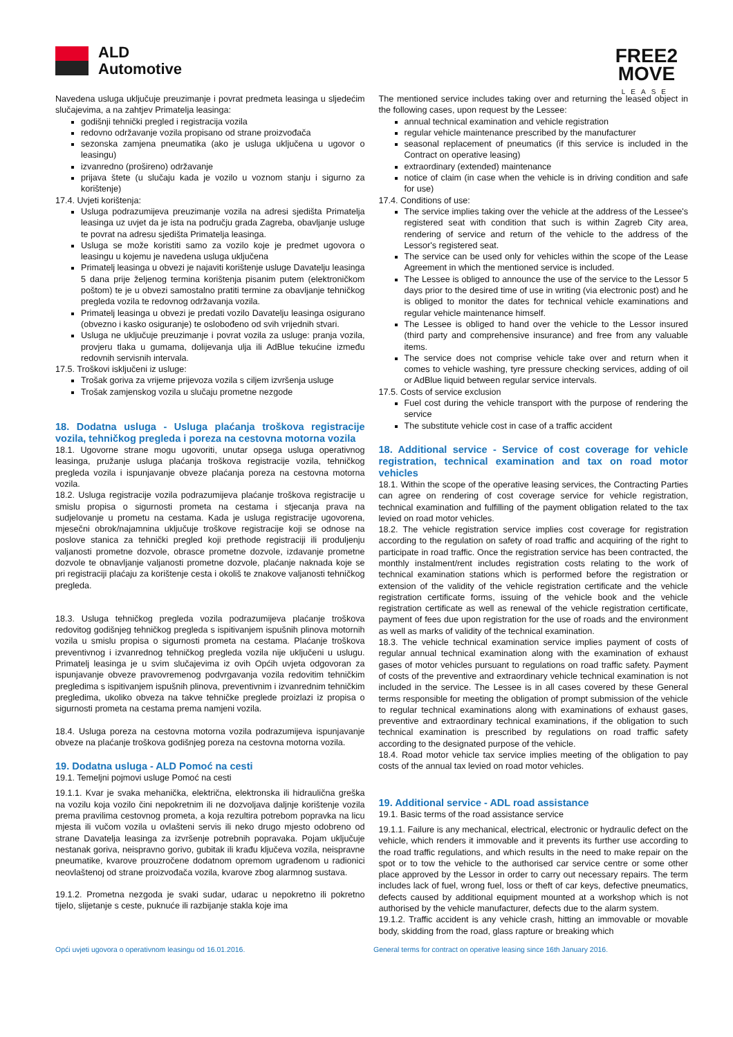ALD
Automotive
FREE2
MOVE
LEASE
Navedena usluga uključuje preuzimanje i povrat predmeta leasinga u sljedećim slučajevima, a na zahtjev Primatelja leasinga:
godišnji tehnički pregled i registracija vozila
redovno održavanje vozila propisano od strane proizvođača
sezonska zamjena pneumatika (ako je usluga uključena u ugovor o leasingu)
izvanredno (prošireno) održavanje
prijava štete (u slučaju kada je vozilo u voznom stanju i sigurno za korištenje)
17.4. Uvjeti korištenja:
Usluga podrazumijeva preuzimanje vozila na adresi sjedišta Primatelja leasinga uz uvjet da je ista na području grada Zagreba, obavljanje usluge te povrat na adresu sjedišta Primatelja leasinga.
Usluga se može koristiti samo za vozilo koje je predmet ugovora o leasingu u kojemu je navedena usluga uključena
Primatelj leasinga u obvezi je najaviti korištenje usluge Davatelju leasinga 5 dana prije željenog termina korištenja pisanim putem (elektroničkom poštom) te je u obvezi samostalno pratiti termine za obavljanje tehničkog pregleda vozila te redovnog održavanja vozila.
Primatelj leasinga u obvezi je predati vozilo Davatelju leasinga osigurano (obvezno i kasko osiguranje) te oslobođeno od svih vrijednih stvari.
Usluga ne uključuje preuzimanje i povrat vozila za usluge: pranja vozila, provjeru tlaka u gumama, dolijevanja ulja ili AdBlue tekućine između redovnih servisnih intervala.
17.5. Troškovi isključeni iz usluge:
Trošak goriva za vrijeme prijevoza vozila s ciljem izvršenja usluge
Trošak zamjenskog vozila u slučaju prometne nezgode
18. Dodatna usluga - Usluga plaćanja troškova registracije vozila, tehničkog pregleda i poreza na cestovna motorna vozila
18.1. Ugovorne strane mogu ugovoriti, unutar opsega usluga operativnog leasinga, pružanje usluga plaćanja troškova registracije vozila, tehničkog pregleda vozila i ispunjavanje obveze plaćanja poreza na cestovna motorna vozila.
18.2. Usluga registracije vozila podrazumijeva plaćanje troškova registracije u smislu propisa o sigurnosti prometa na cestama i stjecanja prava na sudjelovanje u prometu na cestama. Kada je usluga registracije ugovorena, mjesečni obrok/najamnina uključuje troškove registracije koji se odnose na poslove stanica za tehnički pregled koji prethode registraciji ili produljenju valjanosti prometne dozvole, obrasce prometne dozvole, izdavanje prometne dozvole te obnavljanje valjanosti prometne dozvole, plaćanje naknada koje se pri registraciji plaćaju za korištenje cesta i okoliš te znakove valjanosti tehničkog pregleda.
18.3. Usluga tehničkog pregleda vozila podrazumijeva plaćanje troškova redovitog godišnjeg tehničkog pregleda s ispitivanjem ispušnih plinova motornih vozila u smislu propisa o sigurnosti prometa na cestama. Plaćanje troškova preventivnog i izvanrednog tehničkog pregleda vozila nije uključeni u uslugu. Primatelj leasinga je u svim slučajevima iz ovih Općih uvjeta odgovoran za ispunjavanje obveze pravovremenog podvrgavanja vozila redovitim tehničkim pregledima s ispitivanjem ispušnih plinova, preventivnim i izvanrednim tehničkim pregledima, ukoliko obveza na takve tehničke preglede proizlazi iz propisa o sigurnosti prometa na cestama prema namjeni vozila.
18.4. Usluga poreza na cestovna motorna vozila podrazumijeva ispunjavanje obveze na plaćanje troškova godišnjeg poreza na cestovna motorna vozila.
19. Dodatna usluga - ALD Pomoć na cesti
19.1. Temeljni pojmovi usluge Pomoć na cesti
19.1.1. Kvar je svaka mehanička, električna, elektronska ili hidraulična greška na vozilu koja vozilo čini nepokretnim ili ne dozvoljava daljnje korištenje vozila prema pravilima cestovnog prometa, a koja rezultira potrebom popravka na licu mjesta ili vučom vozila u ovlašteni servis ili neko drugo mjesto odobreno od strane Davatelja leasinga za izvršenje potrebnih popravaka. Pojam uključuje nestanak goriva, neispravno gorivo, gubitak ili krađu ključeva vozila, neispravne pneumatike, kvarove prouzročene dodatnom opremom ugrađenom u radionici neovlaštenoj od strane proizvođača vozila, kvarove zbog alarmnog sustava.
19.1.2. Prometna nezgoda je svaki sudar, udarac u nepokretno ili pokretno tijelo, slijetanje s ceste, puknuće ili razbijanje stakla koje ima
The mentioned service includes taking over and returning the leased object in the following cases, upon request by the Lessee:
annual technical examination and vehicle registration
regular vehicle maintenance prescribed by the manufacturer
seasonal replacement of pneumatics (if this service is included in the Contract on operative leasing)
extraordinary (extended) maintenance
notice of claim (in case when the vehicle is in driving condition and safe for use)
17.4. Conditions of use:
The service implies taking over the vehicle at the address of the Lessee's registered seat with condition that such is within Zagreb City area, rendering of service and return of the vehicle to the address of the Lessor's registered seat.
The service can be used only for vehicles within the scope of the Lease Agreement in which the mentioned service is included.
The Lessee is obliged to announce the use of the service to the Lessor 5 days prior to the desired time of use in writing (via electronic post) and he is obliged to monitor the dates for technical vehicle examinations and regular vehicle maintenance himself.
The Lessee is obliged to hand over the vehicle to the Lessor insured (third party and comprehensive insurance) and free from any valuable items.
The service does not comprise vehicle take over and return when it comes to vehicle washing, tyre pressure checking services, adding of oil or AdBlue liquid between regular service intervals.
17.5. Costs of service exclusion
Fuel cost during the vehicle transport with the purpose of rendering the service
The substitute vehicle cost in case of a traffic accident
18. Additional service - Service of cost coverage for vehicle registration, technical examination and tax on road motor vehicles
18.1. Within the scope of the operative leasing services, the Contracting Parties can agree on rendering of cost coverage service for vehicle registration, technical examination and fulfilling of the payment obligation related to the tax levied on road motor vehicles.
18.2. The vehicle registration service implies cost coverage for registration according to the regulation on safety of road traffic and acquiring of the right to participate in road traffic. Once the registration service has been contracted, the monthly instalment/rent includes registration costs relating to the work of technical examination stations which is performed before the registration or extension of the validity of the vehicle registration certificate and the vehicle registration certificate forms, issuing of the vehicle book and the vehicle registration certificate as well as renewal of the vehicle registration certificate, payment of fees due upon registration for the use of roads and the environment as well as marks of validity of the technical examination.
18.3. The vehicle technical examination service implies payment of costs of regular annual technical examination along with the examination of exhaust gases of motor vehicles pursuant to regulations on road traffic safety. Payment of costs of the preventive and extraordinary vehicle technical examination is not included in the service. The Lessee is in all cases covered by these General terms responsible for meeting the obligation of prompt submission of the vehicle to regular technical examinations along with examinations of exhaust gases, preventive and extraordinary technical examinations, if the obligation to such technical examination is prescribed by regulations on road traffic safety according to the designated purpose of the vehicle.
18.4. Road motor vehicle tax service implies meeting of the obligation to pay costs of the annual tax levied on road motor vehicles.
19. Additional service - ADL road assistance
19.1. Basic terms of the road assistance service
19.1.1. Failure is any mechanical, electrical, electronic or hydraulic defect on the vehicle, which renders it immovable and it prevents its further use according to the road traffic regulations, and which results in the need to make repair on the spot or to tow the vehicle to the authorised car service centre or some other place approved by the Lessor in order to carry out necessary repairs. The term includes lack of fuel, wrong fuel, loss or theft of car keys, defective pneumatics, defects caused by additional equipment mounted at a workshop which is not authorised by the vehicle manufacturer, defects due to the alarm system.
19.1.2. Traffic accident is any vehicle crash, hitting an immovable or movable body, skidding from the road, glass rapture or breaking which
Opći uvjeti ugovora o operativnom leasingu od 16.01.2016. General terms for contract on operative leasing since 16th January 2016.